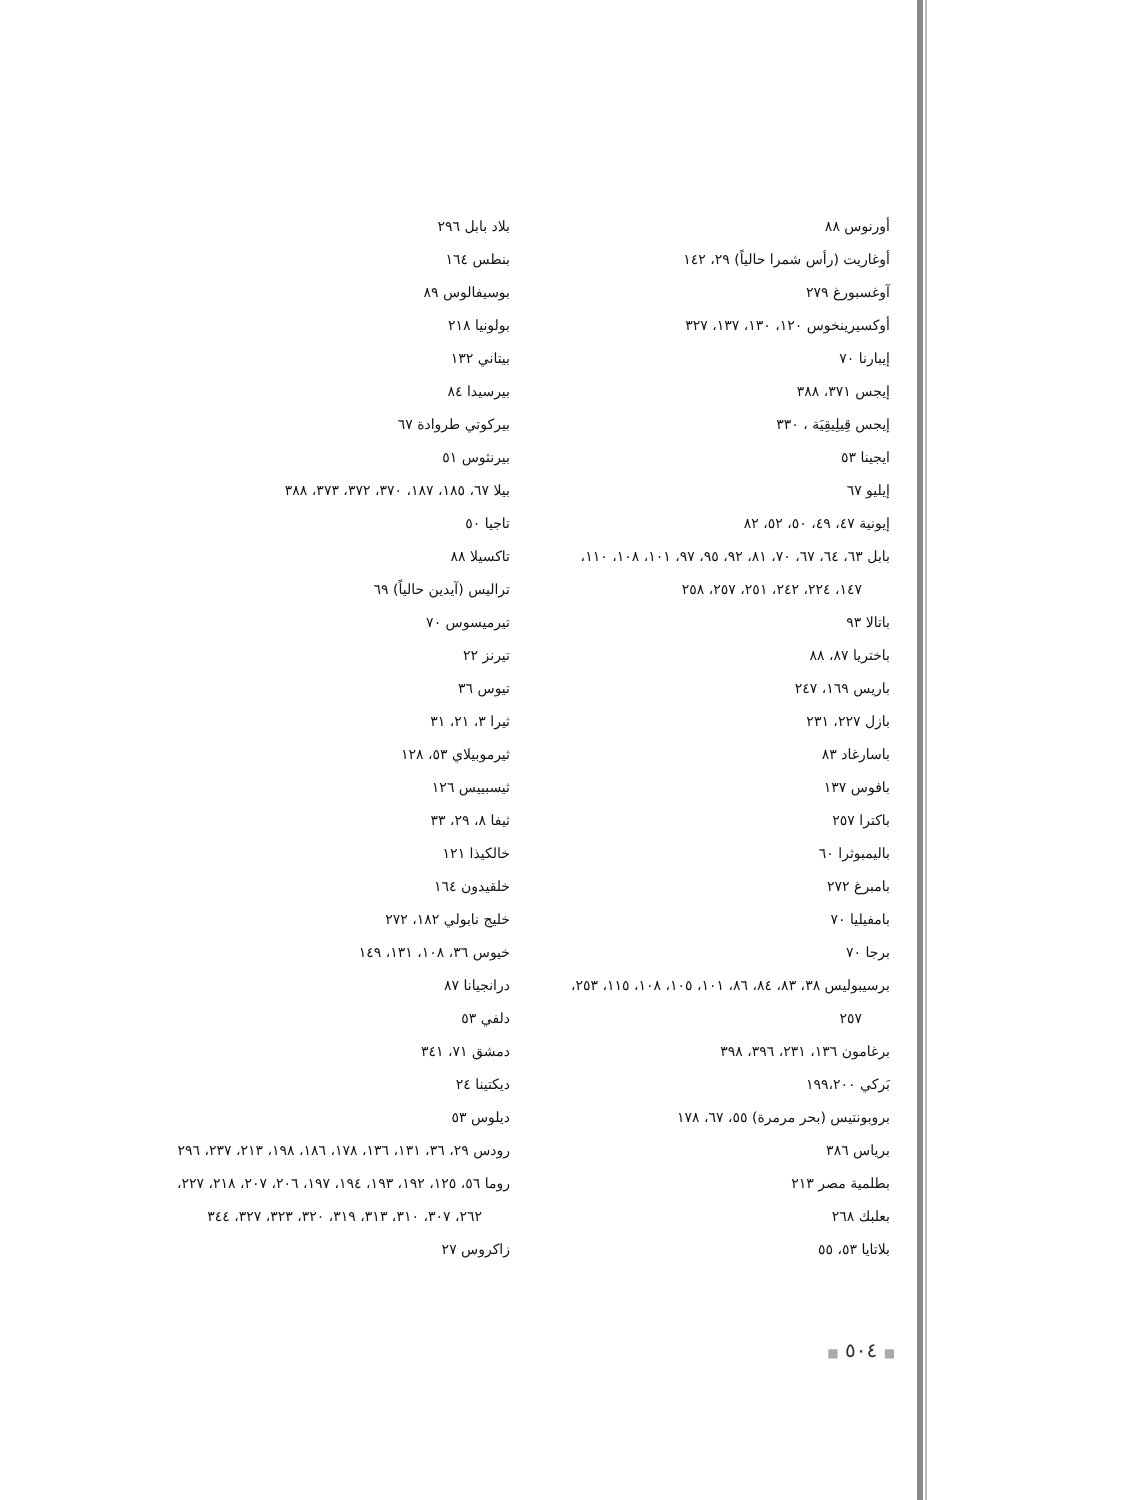أورنوس ٨٨
أوغاريت (رأس شمرا حالياً) ٢٩، ١٤٢
آوغسبورغ ٢٧٩
أوكسيرينخوس ١٢٠، ١٣٠، ١٣٧، ٣٢٧
إيبارنا ٧٠
إيجس ٣٧١، ٣٨٨
إيجس قِيلِيقِيَة ، ٣٣٠
ايجينا ٥٣
إيليو ٦٧
إيونية ٤٧، ٤٩، ٥٠، ٥٢، ٨٢
بابل ٦٣، ٦٤، ٦٧، ٧٠، ٨١، ٩٢، ٩٥، ٩٧، ١٠١، ١٠٨، ١١٠،
١٤٧، ٢٢٤، ٢٤٢، ٢٥١، ٢٥٧، ٢٥٨
باتالا ٩٣
باختريا ٨٧، ٨٨
باريس ١٦٩، ٢٤٧
بازل ٢٢٧، ٢٣١
باسارغاد ٨٣
بافوس ١٣٧
باكترا ٢٥٧
باليمبوثرا ٦٠
بامبرغ ٢٧٢
بامفيليا ٧٠
برجا ٧٠
برسيبوليس ٣٨، ٨٣، ٨٤، ٨٦، ١٠١، ١٠٥، ١٠٨، ١١٥، ٢٥٣،
٢٥٧
برغامون ١٣٦، ٢٣١، ٣٩٦، ٣٩٨
بَركي ١٩٩،٢٠٠
بروبونتيس (بحر مرمرة) ٥٥، ٦٧، ١٧٨
برياس ٣٨٦
بطلمية مصر ٢١٣
بعلبك ٢٦٨
بلاتايا ٥٣، ٥٥
بلاد بابل ٢٩٦
بنطس ١٦٤
بوسيفالوس ٨٩
بولونيا ٢١٨
بيتاني ١٣٢
بيرسيدا ٨٤
بيركوتي طروادة ٦٧
بيرنثوس ٥١
بيلا ٦٧، ١٨٥، ١٨٧، ٣٧٠، ٣٧٢، ٣٧٣، ٣٨٨
تاجيا ٥٠
تاكسيلا ٨٨
تراليس (آيدين حالياً) ٦٩
تيرميسوس ٧٠
تيرنز ٢٢
تيوس ٣٦
ثيرا ٣، ٢١، ٣١
ثيرموبيلاي ٥٣، ١٢٨
ثيسبييس ١٢٦
ثيفا ٨، ٢٩، ٣٣
خالكيذا ١٢١
خلقيدون ١٦٤
خليج نابولي ١٨٢، ٢٧٢
خيوس ٣٦، ١٠٨، ١٣١، ١٤٩
درانجيانا ٨٧
دلفي ٥٣
دمشق ٧١، ٣٤١
ديكتينا ٢٤
ديلوس ٥٣
رودس ٢٩، ٣٦، ١٣١، ١٣٦، ١٧٨، ١٨٦، ١٩٨، ٢١٣، ٢٣٧، ٢٩٦
روما ٥٦، ١٢٥، ١٩٢، ١٩٣، ١٩٤، ١٩٧، ٢٠٦، ٢٠٧، ٢١٨، ٢٢٧،
٢٦٢، ٣٠٧، ٣١٠، ٣١٣، ٣١٩، ٣٢٠، ٣٢٣، ٣٢٧، ٣٤٤
زاكروس ٢٧
■ ٥٠٤ ■